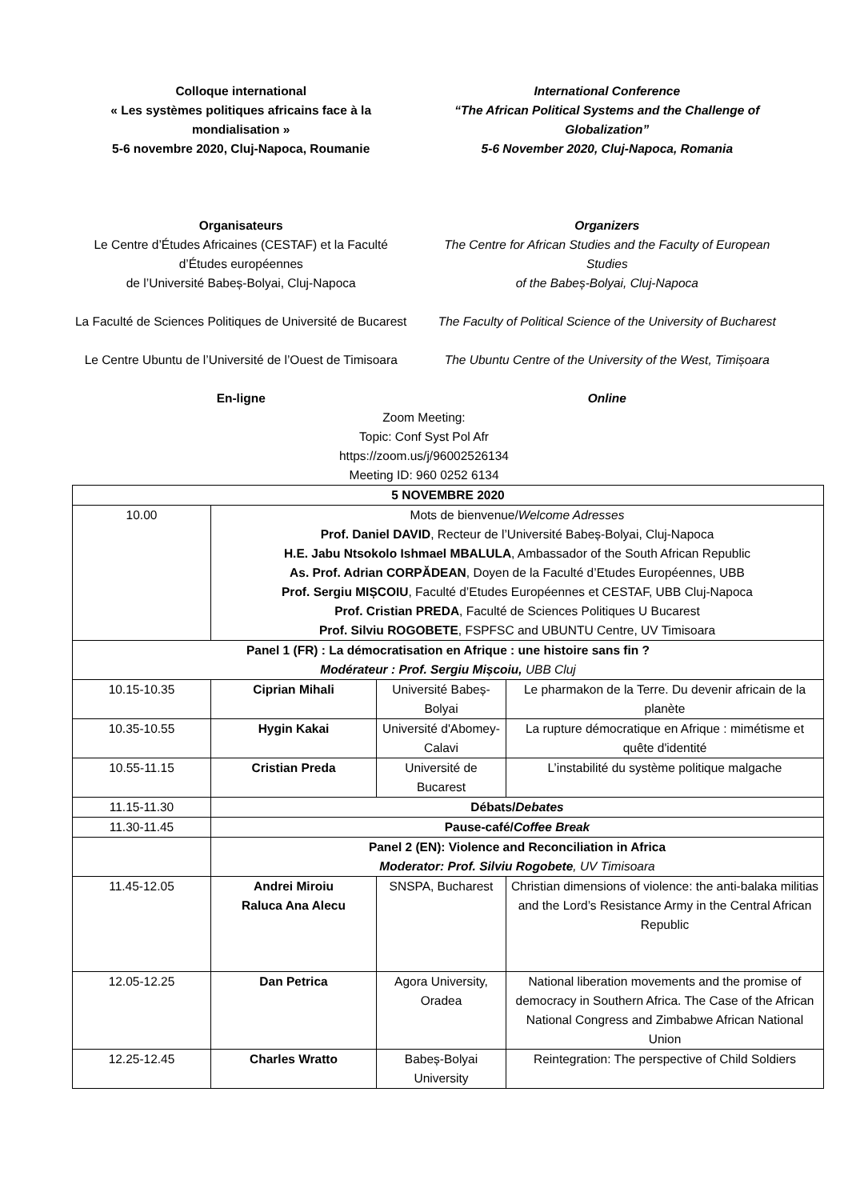Colloque international
« Les systèmes politiques africains face à la mondialisation »
5-6 novembre 2020, Cluj-Napoca, Roumanie
International Conference
“The African Political Systems and the Challenge of Globalization”
5-6 November 2020, Cluj-Napoca, Romania
Organisateurs
Le Centre d’Études Africaines (CESTAF) et la Faculté d’Études européennes
de l’Université Babeș-Bolyai, Cluj-Napoca
La Faculté de Sciences Politiques de Université de Bucarest
Le Centre Ubuntu de l’Université de l’Ouest de Timisoara
En-ligne
Organizers
The Centre for African Studies and the Faculty of European Studies
of the Babeș-Bolyai, Cluj-Napoca
The Faculty of Political Science of the University of Bucharest
The Ubuntu Centre of the University of the West, Timișoara
Online
Zoom Meeting:
Topic: Conf Syst Pol Afr
https://zoom.us/j/96002526134
Meeting ID: 960 0252 6134
| 5 NOVEMBRE 2020 | | | |
| 10.00 | Mots de bienvenue/ Welcome Adresses Prof. Daniel DAVID , Recteur de l’Université Babeș-Bolyai, Cluj-Napoca H.E. Jabu Ntsokolo Ishmael MBALULA , Ambassador of the South African Republic As. Prof. Adrian CORPĂDEAN , Doyen de la Faculté d’Etudes Européennes, UBB Prof. Sergiu MIȘCOIU , Faculté d’Etudes Européennes et CESTAF, UBB Cluj-Napoca Prof. Cristian PREDA , Faculté de Sciences Politiques U Bucarest Prof. Silviu ROGOBETE , FSPFSC and UBUNTU Centre, UV Timisoara | | |
| Panel 1 (FR) : La démocratisation en Afrique : une histoire sans fin ? Modérateur : Prof. Sergiu Mișcoiu, UBB Cluj | | | |
| 10.15-10.35 | Ciprian Mihali | Université Babeș-Bolyai | Le pharmakon de la Terre. Du devenir africain de la planète |
| 10.35-10.55 | Hygin Kakai | Université d'Abomey-Calavi | La rupture démocratique en Afrique : mimétisme et quête d'identité |
| 10.55-11.15 | Cristian Preda | Université de Bucarest | L’instabilité du système politique malgache |
| 11.15-11.30 | Débats/ Debates | | |
| 11.30-11.45 | Pause-café/ Coffee Break | | |
| | Panel 2 (EN): Violence and Reconciliation in Africa Moderator: Prof. Silviu Rogobete , UV Timisoara | | |
| 11.45-12.05 | Andrei Miroiu Raluca Ana Alecu | SNSPA, Bucharest | Christian dimensions of violence: the anti-balaka militias and the Lord’s Resistance Army in the Central African Republic |
| 12.05-12.25 | Dan Petrica | Agora University, Oradea | National liberation movements and the promise of democracy in Southern Africa. The Case of the African National Congress and Zimbabwe African National Union |
| 12.25-12.45 | Charles Wratto | Babeș-Bolyai University | Reintegration: The perspective of Child Soldiers |